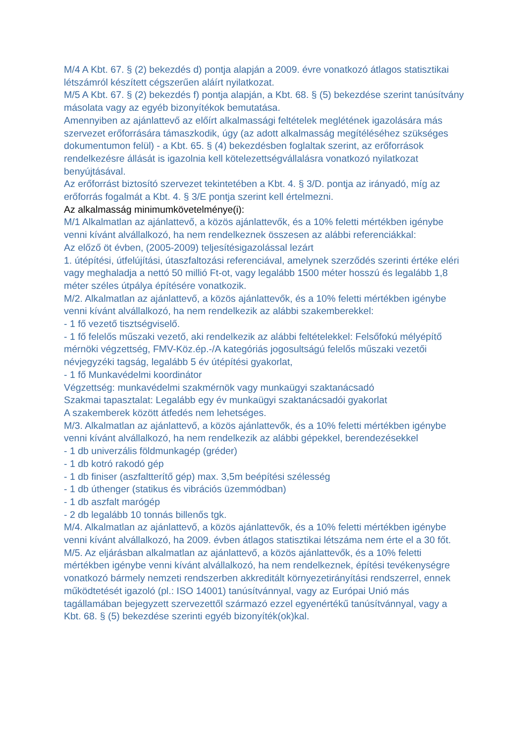M/4 A Kbt. 67. § (2) bekezdés d) pontja alapján a 2009. évre vonatkozó átlagos statisztikai létszámról készített cégszerűen aláírt nyilatkozat.
M/5 A Kbt. 67. § (2) bekezdés f) pontja alapján, a Kbt. 68. § (5) bekezdése szerint tanúsítvány másolata vagy az egyéb bizonyítékok bemutatása.
Amennyiben az ajánlattevő az előírt alkalmassági feltételek meglétének igazolására más szervezet erőforrására támaszkodik, úgy (az adott alkalmasság megítéléséhez szükséges dokumentumon felül) - a Kbt. 65. § (4) bekezdésben foglaltak szerint, az erőforrások rendelkezésre állását is igazolnia kell kötelezettségvállalásra vonatkozó nyilatkozat benyújtásával.
Az erőforrást biztosító szervezet tekintetében a Kbt. 4. § 3/D. pontja az irányadó, míg az erőforrás fogalmát a Kbt. 4. § 3/E pontja szerint kell értelmezni.
Az alkalmasság minimumkövetelménye(i):
M/1 Alkalmatlan az ajánlattevő, a közös ajánlattevők, és a 10% feletti mértékben igénybe venni kívánt alvállalkozó, ha nem rendelkeznek összesen az alábbi referenciákkal:
Az előző öt évben, (2005-2009) teljesítésigazolással lezárt
1. útépítési, útfelújítási, útaszfaltozási referenciával, amelynek szerződés szerinti értéke eléri vagy meghaladja a nettó 50 millió Ft-ot, vagy legalább 1500 méter hosszú és legalább 1,8 méter széles útpálya építésére vonatkozik.
M/2. Alkalmatlan az ajánlattevő, a közös ajánlattevők, és a 10% feletti mértékben igénybe venni kívánt alvállalkozó, ha nem rendelkezik az alábbi szakemberekkel:
- 1 fő vezető tisztségviselő.
- 1 fő felelős műszaki vezető, aki rendelkezik az alábbi feltételekkel: Felsőfokú mélyépítő mérnöki végzettség, FMV-Köz.ép.-/A kategóriás jogosultságú felelős műszaki vezetői névjegyzéki tagság, legalább 5 év útépítési gyakorlat,
- 1 fő Munkavédelmi koordinátor
Végzettség: munkavédelmi szakmérnök vagy munkaügyi szaktanácsadó
Szakmai tapasztalat: Legalább egy év munkaügyi szaktanácsadói gyakorlat
A szakemberek között átfedés nem lehetséges.
M/3. Alkalmatlan az ajánlattevő, a közös ajánlattevők, és a 10% feletti mértékben igénybe venni kívánt alvállalkozó, ha nem rendelkezik az alábbi gépekkel, berendezésekkel
- 1 db univerzális földmunkagép (gréder)
- 1 db kotró rakodó gép
- 1 db finiser (aszfaltterítő gép) max. 3,5m beépítési szélesség
- 1 db úthenger (statikus és vibrációs üzemmódban)
- 1 db aszfalt marógép
- 2 db legalább 10 tonnás billenős tgk.
M/4. Alkalmatlan az ajánlattevő, a közös ajánlattevők, és a 10% feletti mértékben igénybe venni kívánt alvállalkozó, ha 2009. évben átlagos statisztikai létszáma nem érte el a 30 főt.
M/5. Az eljárásban alkalmatlan az ajánlattevő, a közös ajánlattevők, és a 10% feletti mértékben igénybe venni kívánt alvállalkozó, ha nem rendelkeznek, építési tevékenységre vonatkozó bármely nemzeti rendszerben akkreditált környezetirányítási rendszerrel, ennek működtetését igazoló (pl.: ISO 14001) tanúsítvánnyal, vagy az Európai Unió más tagállamában bejegyzett szervezettől származó ezzel egyenértékű tanúsítvánnyal, vagy a Kbt. 68. § (5) bekezdése szerinti egyéb bizonyíték(ok)kal.